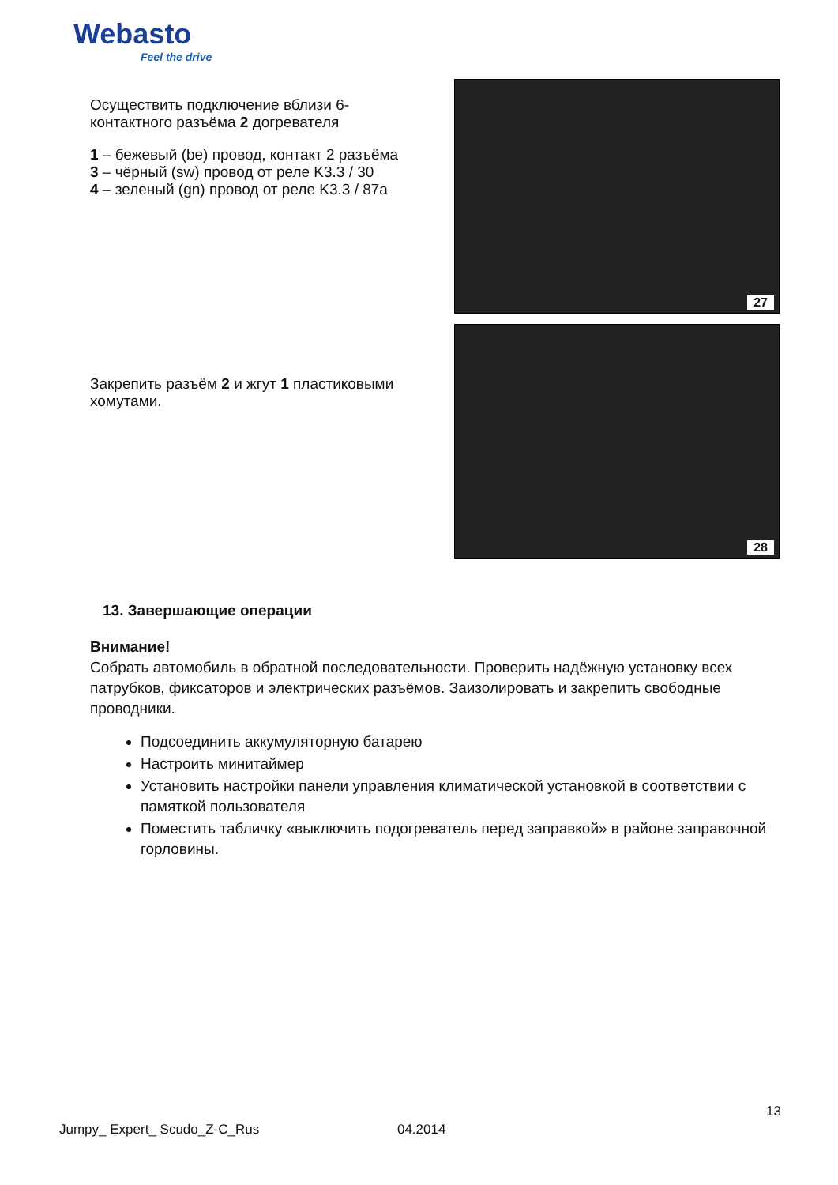Webasto
Feel the drive
Осуществить подключение вблизи 6-контактного разъёма 2 догревателя
1 – бежевый (be) провод, контакт 2 разъёма
3 – чёрный (sw) провод от реле K3.3 / 30
4 – зеленый (gn) провод от реле K3.3 / 87a
27
Закрепить разъём 2 и жгут 1 пластиковыми хомутами.
28
13. Завершающие операции
Внимание!
Собрать автомобиль в обратной последовательности. Проверить надёжную установку всех патрубков, фиксаторов и электрических разъёмов. Заизолировать и закрепить свободные проводники.
Подсоединить аккумуляторную батарею
Настроить минитаймер
Установить настройки панели управления климатической установкой в соответствии с памяткой пользователя
Поместить табличку «выключить подогреватель перед заправкой» в районе заправочной горловины.
13
Jumpy_ Expert_ Scudo_Z-C_Rus 04.2014